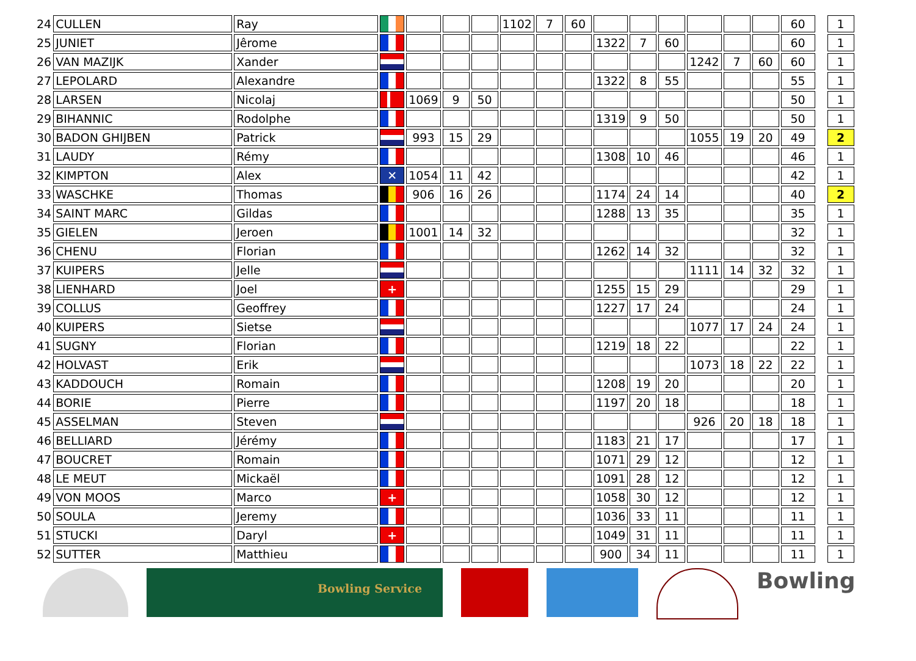| 24 | CULLEN | Ray | | | | | 1102 | 7 | 60 | | | | | | | 60 | | 1 |
| 25 | JUNIET | Jêrome | | | | | | | | 1322 | 7 | 60 | | | | 60 | | 1 |
| 26 | VAN MAZIJK | Xander | | | | | | | | | | | 1242 | 7 | 60 | 60 | | 1 |
| 27 | LEPOLARD | Alexandre | | | | | | | | 1322 | 8 | 55 | | | | 55 | | 1 |
| 28 | LARSEN | Nicolaj | | 1069 | 9 | 50 | | | | | | | | | | 50 | | 1 |
| 29 | BIHANNIC | Rodolphe | | | | | | | | 1319 | 9 | 50 | | | | 50 | | 1 |
| 30 | BADON GHIJBEN | Patrick | | 993 | 15 | 29 | | | | | | | 1055 | 19 | 20 | 49 | | 2 |
| 31 | LAUDY | Rémy | | | | | | | | 1308 | 10 | 46 | | | | 46 | | 1 |
| 32 | KIMPTON | Alex | ✕ | 1054 | 11 | 42 | | | | | | | | | | 42 | | 1 |
| 33 | WASCHKE | Thomas | | 906 | 16 | 26 | | | | 1174 | 24 | 14 | | | | 40 | | 2 |
| 34 | SAINT MARC | Gildas | | | | | | | | 1288 | 13 | 35 | | | | 35 | | 1 |
| 35 | GIELEN | Jeroen | | 1001 | 14 | 32 | | | | | | | | | | 32 | | 1 |
| 36 | CHENU | Florian | | | | | | | | 1262 | 14 | 32 | | | | 32 | | 1 |
| 37 | KUIPERS | Jelle | | | | | | | | | | | 1111 | 14 | 32 | 32 | | 1 |
| 38 | LIENHARD | Joel | + | | | | | | | 1255 | 15 | 29 | | | | 29 | | 1 |
| 39 | COLLUS | Geoffrey | | | | | | | | 1227 | 17 | 24 | | | | 24 | | 1 |
| 40 | KUIPERS | Sietse | | | | | | | | | | | 1077 | 17 | 24 | 24 | | 1 |
| 41 | SUGNY | Florian | | | | | | | | 1219 | 18 | 22 | | | | 22 | | 1 |
| 42 | HOLVAST | Erik | | | | | | | | | | | 1073 | 18 | 22 | 22 | | 1 |
| 43 | KADDOUCH | Romain | | | | | | | | 1208 | 19 | 20 | | | | 20 | | 1 |
| 44 | BORIE | Pierre | | | | | | | | 1197 | 20 | 18 | | | | 18 | | 1 |
| 45 | ASSELMAN | Steven | | | | | | | | | | | 926 | 20 | 18 | 18 | | 1 |
| 46 | BELLIARD | Jérémy | | | | | | | | 1183 | 21 | 17 | | | | 17 | | 1 |
| 47 | BOUCRET | Romain | | | | | | | | 1071 | 29 | 12 | | | | 12 | | 1 |
| 48 | LE MEUT | Mickaël | | | | | | | | 1091 | 28 | 12 | | | | 12 | | 1 |
| 49 | VON MOOS | Marco | + | | | | | | | 1058 | 30 | 12 | | | | 12 | | 1 |
| 50 | SOULA | Jeremy | | | | | | | | 1036 | 33 | 11 | | | | 11 | | 1 |
| 51 | STUCKI | Daryl | + | | | | | | | 1049 | 31 | 11 | | | | 11 | | 1 |
| 52 | SUTTER | Matthieu | | | | | | | | 900 | 34 | 11 | | | | 11 | | 1 |
Bowling Service
Bowling